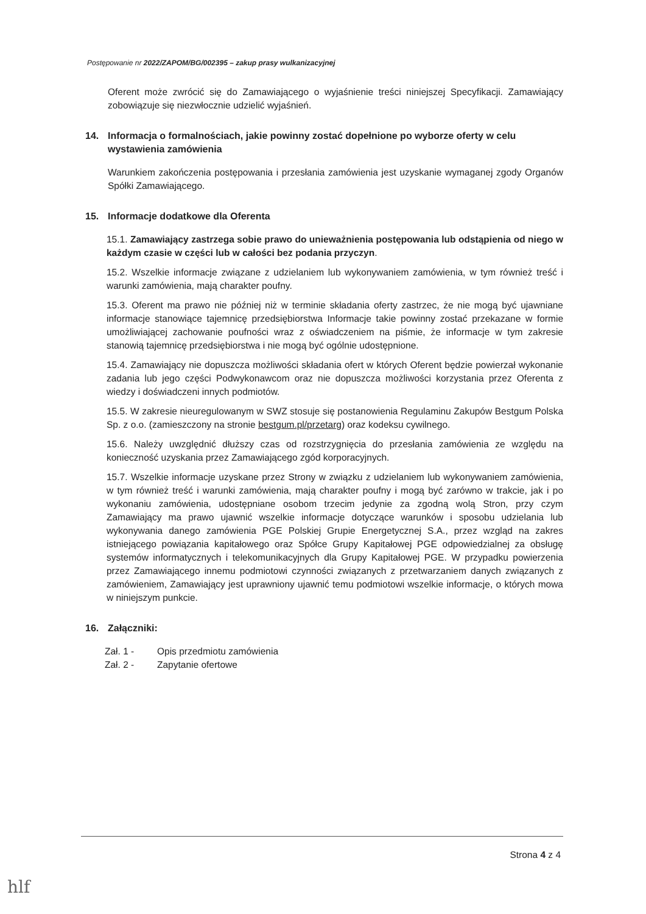Postępowanie nr 2022/ZAPOM/BG/002395 – zakup prasy wulkanizacyjnej
Oferent może zwrócić się do Zamawiającego o wyjaśnienie treści niniejszej Specyfikacji. Zamawiający zobowiązuje się niezwłocznie udzielić wyjaśnień.
14. Informacja o formalnościach, jakie powinny zostać dopełnione po wyborze oferty w celu wystawienia zamówienia
Warunkiem zakończenia postępowania i przesłania zamówienia jest uzyskanie wymaganej zgody Organów Spółki Zamawiającego.
15. Informacje dodatkowe dla Oferenta
15.1. Zamawiający zastrzega sobie prawo do unieważnienia postępowania lub odstąpienia od niego w każdym czasie w części lub w całości bez podania przyczyn.
15.2. Wszelkie informacje związane z udzielaniem lub wykonywaniem zamówienia, w tym również treść i warunki zamówienia, mają charakter poufny.
15.3. Oferent ma prawo nie później niż w terminie składania oferty zastrzec, że nie mogą być ujawniane informacje stanowiące tajemnicę przedsiębiorstwa Informacje takie powinny zostać przekazane w formie umożliwiającej zachowanie poufności wraz z oświadczeniem na piśmie, że informacje w tym zakresie stanowią tajemnicę przedsiębiorstwa i nie mogą być ogólnie udostępnione.
15.4. Zamawiający nie dopuszcza możliwości składania ofert w których Oferent będzie powierzał wykonanie zadania lub jego części Podwykonawcom oraz nie dopuszcza możliwości korzystania przez Oferenta z wiedzy i doświadczeni innych podmiotów.
15.5. W zakresie nieuregulowanym w SWZ stosuje się postanowienia Regulaminu Zakupów Bestgum Polska Sp. z o.o. (zamieszczony na stronie bestgum.pl/przetarg) oraz kodeksu cywilnego.
15.6. Należy uwzględnić dłuższy czas od rozstrzygnięcia do przesłania zamówienia ze względu na konieczność uzyskania przez Zamawiającego zgód korporacyjnych.
15.7. Wszelkie informacje uzyskane przez Strony w związku z udzielaniem lub wykonywaniem zamówienia, w tym również treść i warunki zamówienia, mają charakter poufny i mogą być zarówno w trakcie, jak i po wykonaniu zamówienia, udostępniane osobom trzecim jedynie za zgodną wolą Stron, przy czym Zamawiający ma prawo ujawnić wszelkie informacje dotyczące warunków i sposobu udzielania lub wykonywania danego zamówienia PGE Polskiej Grupie Energetycznej S.A., przez wzgląd na zakres istniejącego powiązania kapitałowego oraz Spółce Grupy Kapitałowej PGE odpowiedzialnej za obsługę systemów informatycznych i telekomunikacyjnych dla Grupy Kapitałowej PGE. W przypadku powierzenia przez Zamawiającego innemu podmiotowi czynności związanych z przetwarzaniem danych związanych z zamówieniem, Zamawiający jest uprawniony ujawnić temu podmiotowi wszelkie informacje, o których mowa w niniejszym punkcie.
16. Załączniki:
Zał. 1 - Opis przedmiotu zamówienia
Zał. 2 - Zapytanie ofertowe
Strona 4 z 4
hlf